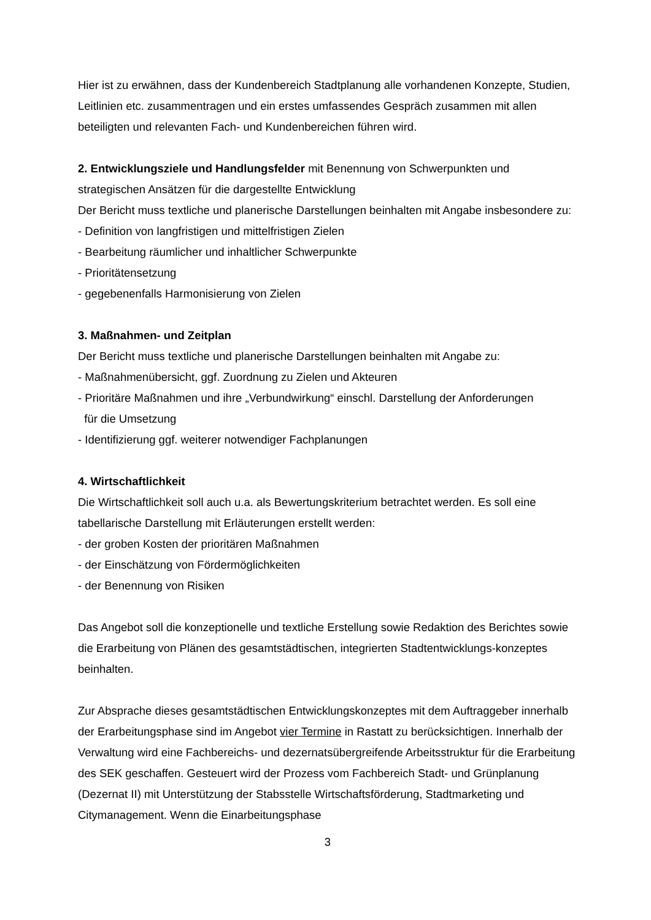Hier ist zu erwähnen, dass der Kundenbereich Stadtplanung alle vorhandenen Konzepte, Studien, Leitlinien etc. zusammentragen und ein erstes umfassendes Gespräch zusammen mit allen beteiligten und relevanten Fach- und Kundenbereichen führen wird.
2. Entwicklungsziele und Handlungsfelder mit Benennung von Schwerpunkten und strategischen Ansätzen für die dargestellte Entwicklung
Der Bericht muss textliche und planerische Darstellungen beinhalten mit Angabe insbesondere zu:
- Definition von langfristigen und mittelfristigen Zielen
- Bearbeitung räumlicher und inhaltlicher Schwerpunkte
- Prioritätensetzung
- gegebenenfalls Harmonisierung von Zielen
3. Maßnahmen- und Zeitplan
Der Bericht muss textliche und planerische Darstellungen beinhalten mit Angabe zu:
- Maßnahmenübersicht, ggf. Zuordnung zu Zielen und Akteuren
- Prioritäre Maßnahmen und ihre „Verbundwirkung“ einschl. Darstellung der Anforderungen
für die Umsetzung
- Identifizierung ggf. weiterer notwendiger Fachplanungen
4. Wirtschaftlichkeit
Die Wirtschaftlichkeit soll auch u.a. als Bewertungskriterium betrachtet werden. Es soll eine tabellarische Darstellung mit Erläuterungen erstellt werden:
- der groben Kosten der prioritären Maßnahmen
- der Einschätzung von Fördermöglichkeiten
- der Benennung von Risiken
Das Angebot soll die konzeptionelle und textliche Erstellung sowie Redaktion des Berichtes sowie die Erarbeitung von Plänen des gesamtstädtischen, integrierten Stadtentwicklungs-konzeptes beinhalten.
Zur Absprache dieses gesamtstädtischen Entwicklungskonzeptes mit dem Auftraggeber innerhalb der Erarbeitungsphase sind im Angebot vier Termine in Rastatt zu berücksichtigen. Innerhalb der Verwaltung wird eine Fachbereichs- und dezernatsübergreifende Arbeitsstruktur für die Erarbeitung des SEK geschaffen. Gesteuert wird der Prozess vom Fachbereich Stadt- und Grünplanung (Dezernat II) mit Unterstützung der Stabsstelle Wirtschaftsförderung, Stadtmarketing und Citymanagement. Wenn die Einarbeitungsphase
3